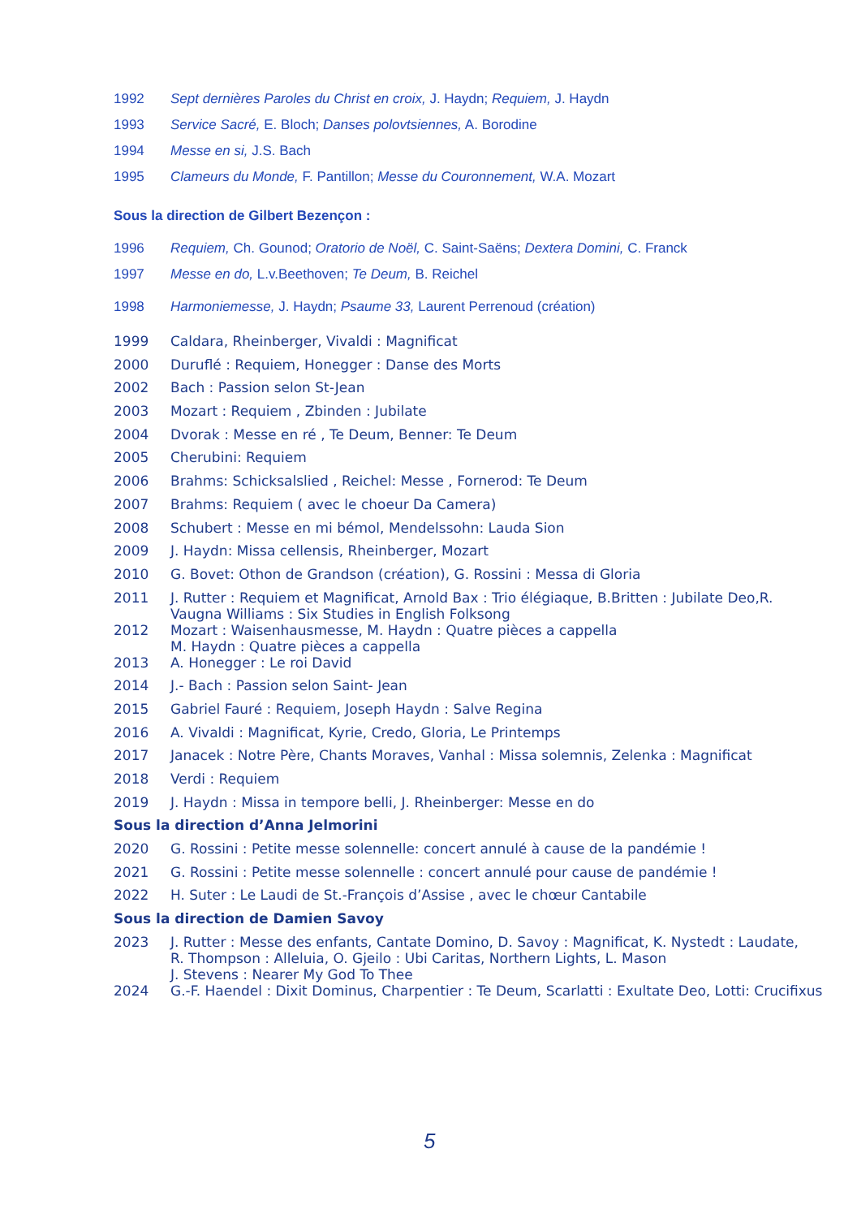| 1992 | Sept dernières Paroles du Christ en croix, J. Haydn; Requiem, J. Haydn |
| 1993 | Service Sacré, E. Bloch; Danses polovtsiennes, A. Borodine |
| 1994 | Messe en si, J.S. Bach |
| 1995 | Clameurs du Monde, F. Pantillon; Messe du Couronnement, W.A. Mozart |
| Sous la direction de Gilbert Bezençon : | |
| 1996 | Requiem, Ch. Gounod; Oratorio de Noël, C. Saint-Saëns; Dextera Domini, C. Franck |
| 1997 | Messe en do, L.v.Beethoven; Te Deum, B. Reichel |
| 1998 | Harmoniemesse, J. Haydn; Psaume 33, Laurent Perrenoud (création) |
| 1999 | Caldara, Rheinberger, Vivaldi : Magnificat |
| 2000 | Duruflé : Requiem, Honegger : Danse des Morts |
| 2002 | Bach : Passion selon St-Jean |
| 2003 | Mozart : Requiem , Zbinden : Jubilate |
| 2004 | Dvorak : Messe en ré , Te Deum, Benner: Te Deum |
| 2005 | Cherubini: Requiem |
| 2006 | Brahms: Schicksalslied , Reichel: Messe , Fornerod: Te Deum |
| 2007 | Brahms: Requiem ( avec le choeur Da Camera) |
| 2008 | Schubert : Messe en mi bémol, Mendelssohn: Lauda Sion |
| 2009 | J. Haydn: Missa cellensis, Rheinberger, Mozart |
| 2010 | G. Bovet: Othon de Grandson (création), G. Rossini : Messa di Gloria |
| 2011 | J. Rutter : Requiem et Magnificat, Arnold Bax : Trio élégiaque, B.Britten : Jubilate Deo,R. Vaugna Williams : Six Studies in English Folksong |
| 2012 | Mozart : Waisenhausmesse, M. Haydn : Quatre pièces a cappella M. Haydn : Quatre pièces a cappella |
| 2013 | A. Honegger : Le roi David |
| 2014 | J.- Bach : Passion selon Saint- Jean |
| 2015 | Gabriel Fauré : Requiem, Joseph Haydn : Salve Regina |
| 2016 | A. Vivaldi : Magnificat, Kyrie, Credo, Gloria, Le Printemps |
| 2017 | Janacek : Notre Père, Chants Moraves, Vanhal : Missa solemnis, Zelenka : Magnificat |
| 2018 | Verdi : Requiem |
| 2019 | J. Haydn : Missa in tempore belli, J. Rheinberger: Messe en do |
| Sous la direction d’Anna Jelmorini | |
| 2020 | G. Rossini : Petite messe solennelle: concert annulé à cause de la pandémie ! |
| 2021 | G. Rossini : Petite messe solennelle : concert annulé pour cause de pandémie ! |
| 2022 | H. Suter : Le Laudi de St.-François d’Assise , avec le chœur Cantabile |
| Sous la direction de Damien Savoy | |
| 2023 | J. Rutter : Messe des enfants, Cantate Domino, D. Savoy : Magnificat, K. Nystedt : Laudate, R. Thompson : Alleluia, O. Gjeilo : Ubi Caritas, Northern Lights, L. Mason J. Stevens : Nearer My God To Thee |
| 2024 | G.-F. Haendel : Dixit Dominus, Charpentier : Te Deum, Scarlatti : Exultate Deo, Lotti: Crucifixus |
5